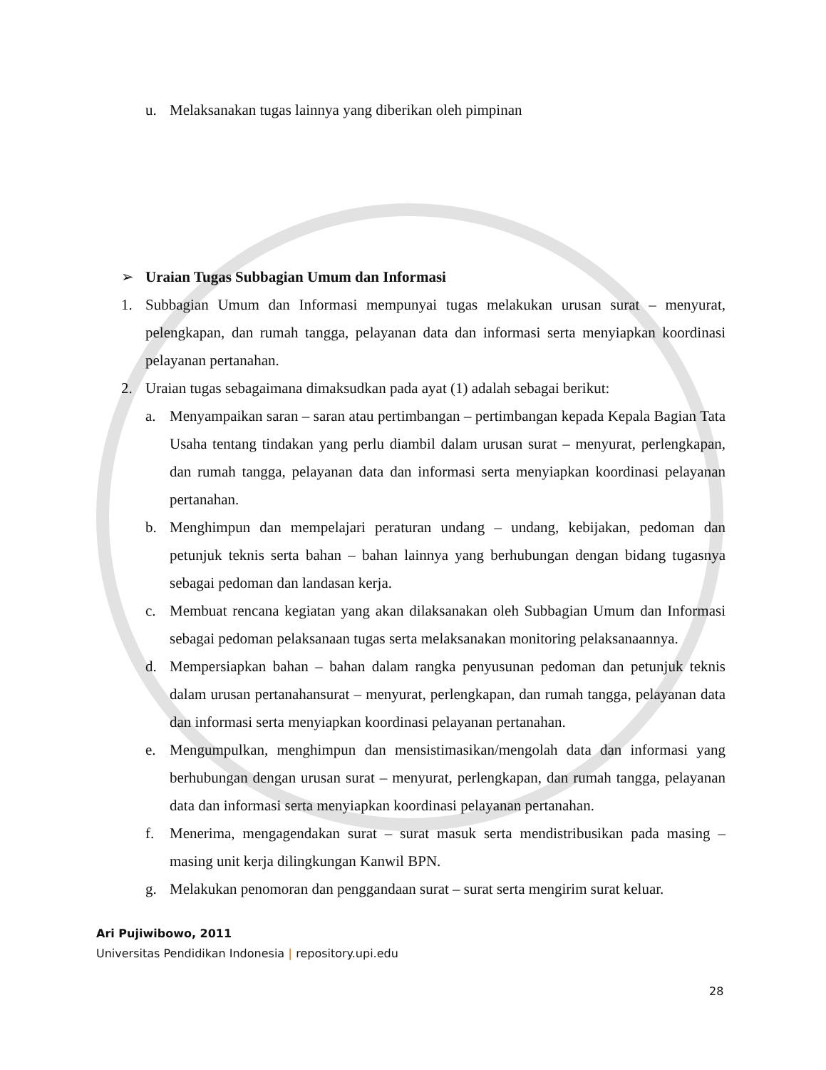u. Melaksanakan tugas lainnya yang diberikan oleh pimpinan
➢ Uraian Tugas Subbagian Umum dan Informasi
1. Subbagian Umum dan Informasi mempunyai tugas melakukan urusan surat – menyurat, pelengkapan, dan rumah tangga, pelayanan data dan informasi serta menyiapkan koordinasi pelayanan pertanahan.
2. Uraian tugas sebagaimana dimaksudkan pada ayat (1) adalah sebagai berikut:
a. Menyampaikan saran – saran atau pertimbangan – pertimbangan kepada Kepala Bagian Tata Usaha tentang tindakan yang perlu diambil dalam urusan surat – menyurat, perlengkapan, dan rumah tangga, pelayanan data dan informasi serta menyiapkan koordinasi pelayanan pertanahan.
b. Menghimpun dan mempelajari peraturan undang – undang, kebijakan, pedoman dan petunjuk teknis serta bahan – bahan lainnya yang berhubungan dengan bidang tugasnya sebagai pedoman dan landasan kerja.
c. Membuat rencana kegiatan yang akan dilaksanakan oleh Subbagian Umum dan Informasi sebagai pedoman pelaksanaan tugas serta melaksanakan monitoring pelaksanaannya.
d. Mempersiapkan bahan – bahan dalam rangka penyusunan pedoman dan petunjuk teknis dalam urusan pertanahansurat – menyurat, perlengkapan, dan rumah tangga, pelayanan data dan informasi serta menyiapkan koordinasi pelayanan pertanahan.
e. Mengumpulkan, menghimpun dan mensistimasikan/mengolah data dan informasi yang berhubungan dengan urusan surat – menyurat, perlengkapan, dan rumah tangga, pelayanan data dan informasi serta menyiapkan koordinasi pelayanan pertanahan.
f. Menerima, mengagendakan surat – surat masuk serta mendistribusikan pada masing – masing unit kerja dilingkungan Kanwil BPN.
g. Melakukan penomoran dan penggandaan surat – surat serta mengirim surat keluar.
Ari Pujiwibowo, 2011
Universitas Pendidikan Indonesia | repository.upi.edu
28